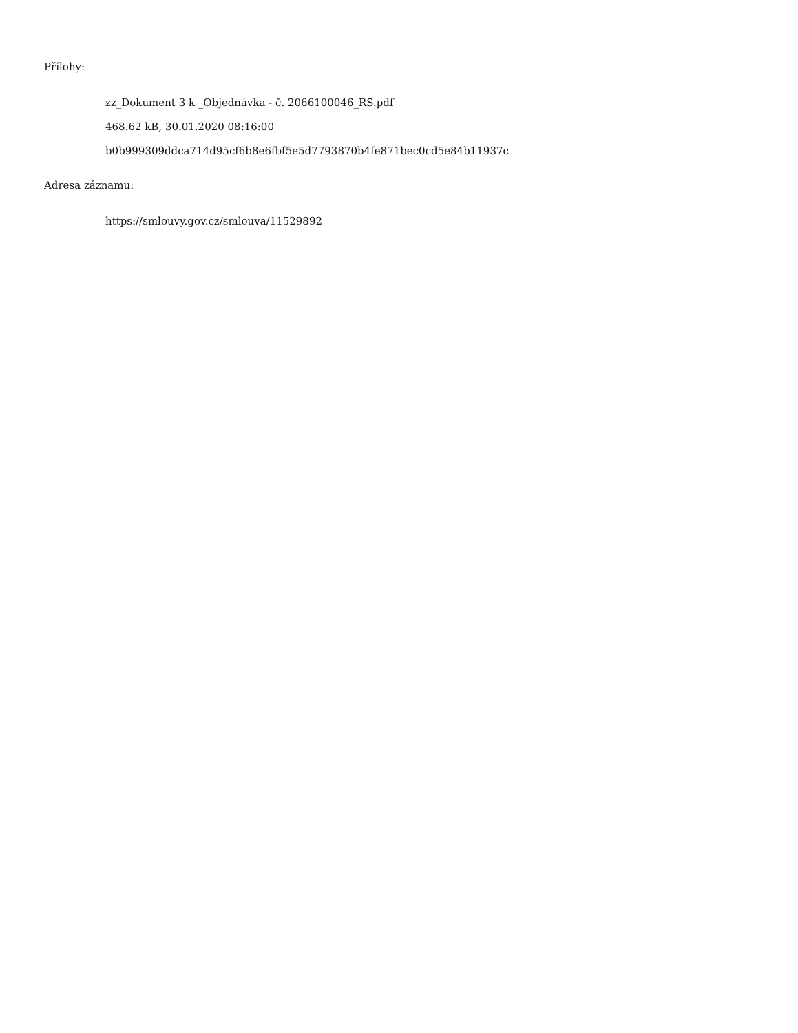Přílohy:
zz_Dokument 3 k _Objednávka - č. 2066100046_RS.pdf
468.62 kB, 30.01.2020 08:16:00
b0b999309ddca714d95cf6b8e6fbf5e5d7793870b4fe871bec0cd5e84b11937c
Adresa záznamu:
https://smlouvy.gov.cz/smlouva/11529892